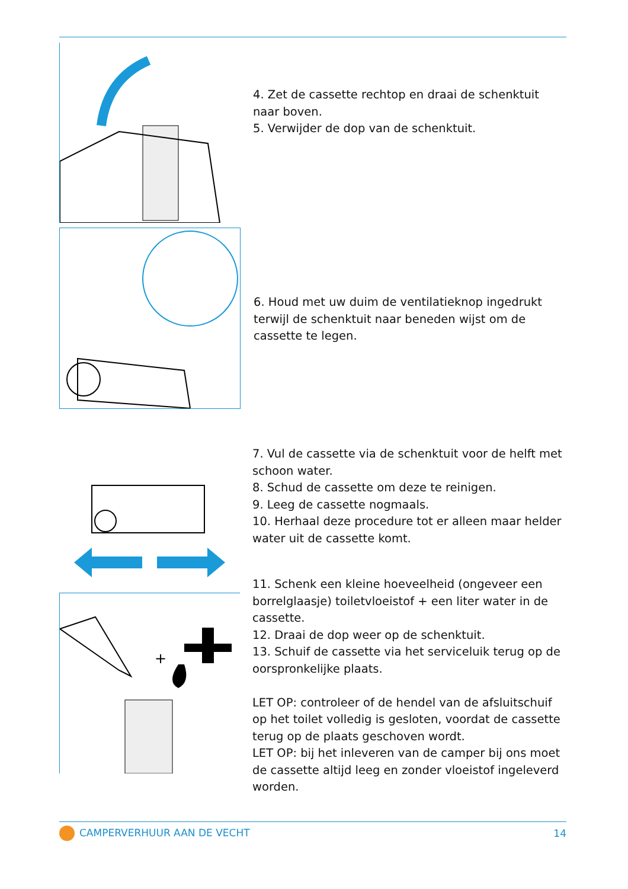4. Zet de cassette rechtop en draai de schenktuit naar boven.
5. Verwijder de dop van de schenktuit.
6. Houd met uw duim de ventilatieknop ingedrukt terwijl de schenktuit naar beneden wijst om de cassette te legen.
7. Vul de cassette via de schenktuit voor de helft met schoon water.
8. Schud de cassette om deze te reinigen.
9. Leeg de cassette nogmaals.
10. Herhaal deze procedure tot er alleen maar helder water uit de cassette komt.
+
11. Schenk een kleine hoeveelheid (ongeveer een borrelglaasje) toiletvloeistof + een liter water in de cassette.
12. Draai de dop weer op de schenktuit.
13. Schuif de cassette via het serviceluik terug op de oorspronkelijke plaats.
LET OP: controleer of de hendel van de afsluitschuif op het toilet volledig is gesloten, voordat de cassette terug op de plaats geschoven wordt.
LET OP: bij het inleveren van de camper bij ons moet de cassette altijd leeg en zonder vloeistof ingeleverd worden.
CAMPERVERHUUR AAN DE VECHT 14